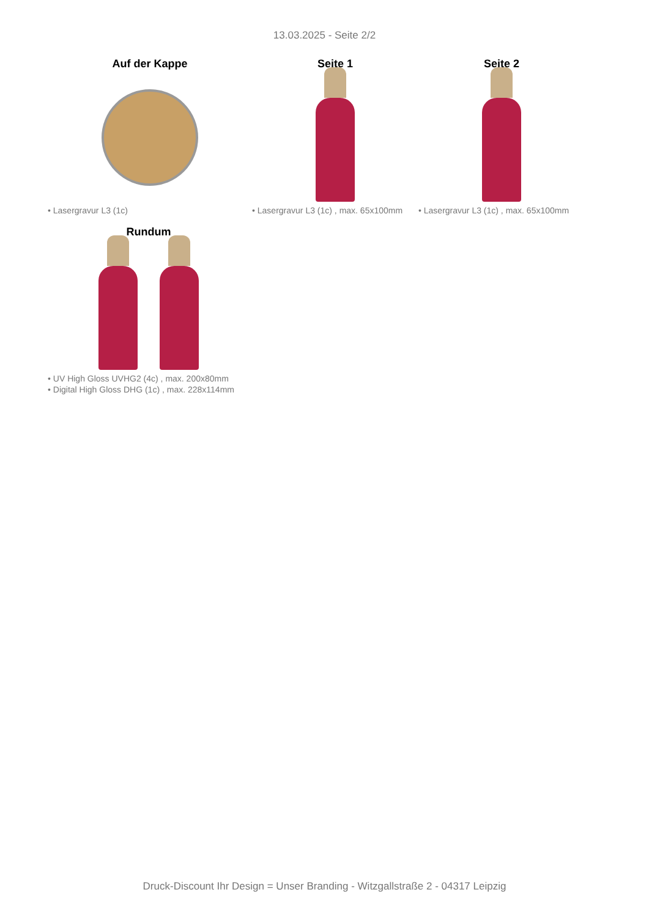13.03.2025 - Seite 2/2
Auf der Kappe
• Lasergravur L3 (1c)
Seite 1
• Lasergravur L3 (1c) , max. 65x100mm
Seite 2
• Lasergravur L3 (1c) , max. 65x100mm
Rundum
• UV High Gloss UVHG2 (4c) , max. 200x80mm
• Digital High Gloss DHG (1c) , max. 228x114mm
Druck-Discount Ihr Design = Unser Branding - Witzgallstraße 2 - 04317 Leipzig